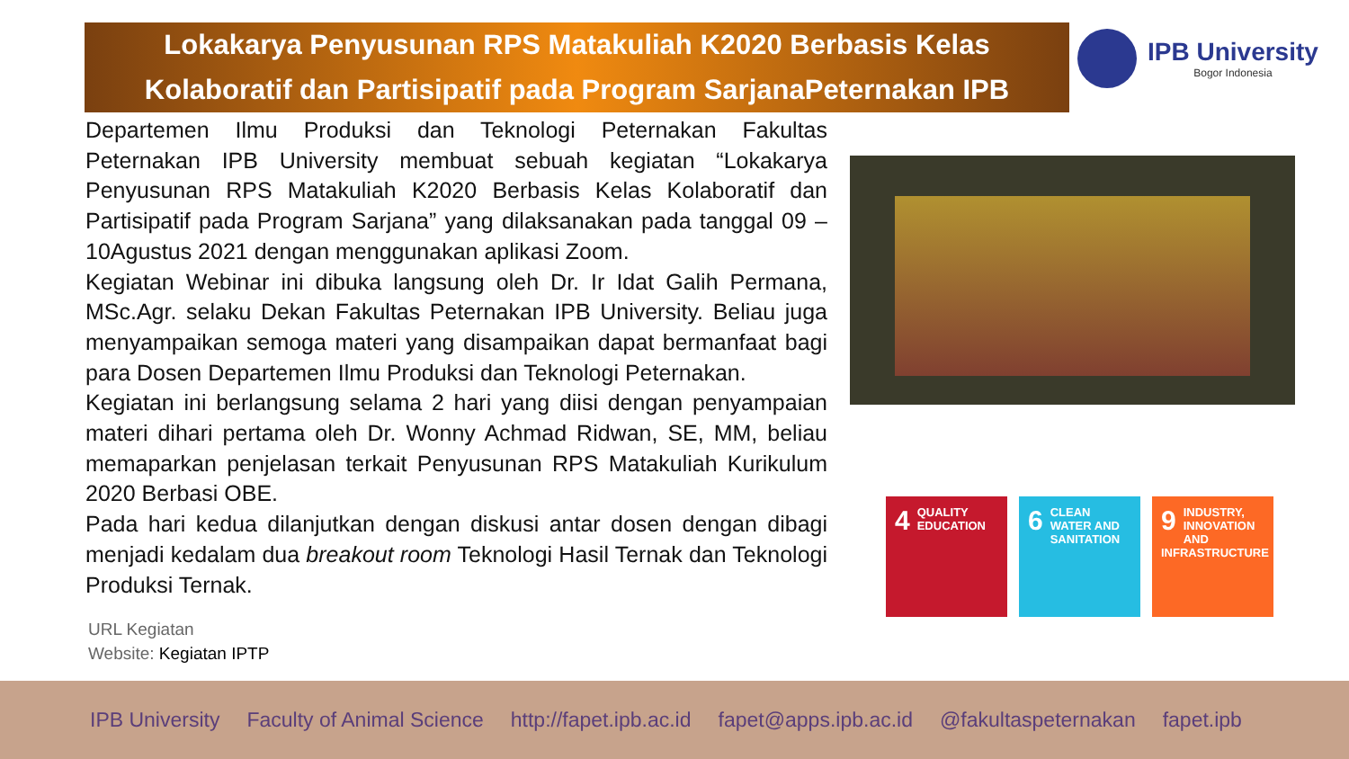Lokakarya Penyusunan RPS Matakuliah K2020 Berbasis Kelas
Kolaboratif dan Partisipatif pada Program SarjanaPeternakan IPB
IPB University
Bogor Indonesia
Departemen Ilmu Produksi dan Teknologi Peternakan Fakultas Peternakan IPB University membuat sebuah kegiatan “Lokakarya Penyusunan RPS Matakuliah K2020 Berbasis Kelas Kolaboratif dan Partisipatif pada Program Sarjana” yang dilaksanakan pada tanggal 09 – 10Agustus 2021 dengan menggunakan aplikasi Zoom.
Kegiatan Webinar ini dibuka langsung oleh Dr. Ir Idat Galih Permana, MSc.Agr. selaku Dekan Fakultas Peternakan IPB University. Beliau juga menyampaikan semoga materi yang disampaikan dapat bermanfaat bagi para Dosen Departemen Ilmu Produksi dan Teknologi Peternakan.
Kegiatan ini berlangsung selama 2 hari yang diisi dengan penyampaian materi dihari pertama oleh Dr. Wonny Achmad Ridwan, SE, MM, beliau memaparkan penjelasan terkait Penyusunan RPS Matakuliah Kurikulum 2020 Berbasi OBE.
Pada hari kedua dilanjutkan dengan diskusi antar dosen dengan dibagi menjadi kedalam dua breakout room Teknologi Hasil Ternak dan Teknologi Produksi Ternak.
URL Kegiatan
Website: Kegiatan IPTP
4 QUALITY EDUCATION
6 CLEAN WATER AND SANITATION
9 INDUSTRY, INNOVATION AND INFRASTRUCTURE
IPB University Faculty of Animal Science http://fapet.ipb.ac.id fapet@apps.ipb.ac.id @fakultaspeternakan fapet.ipb